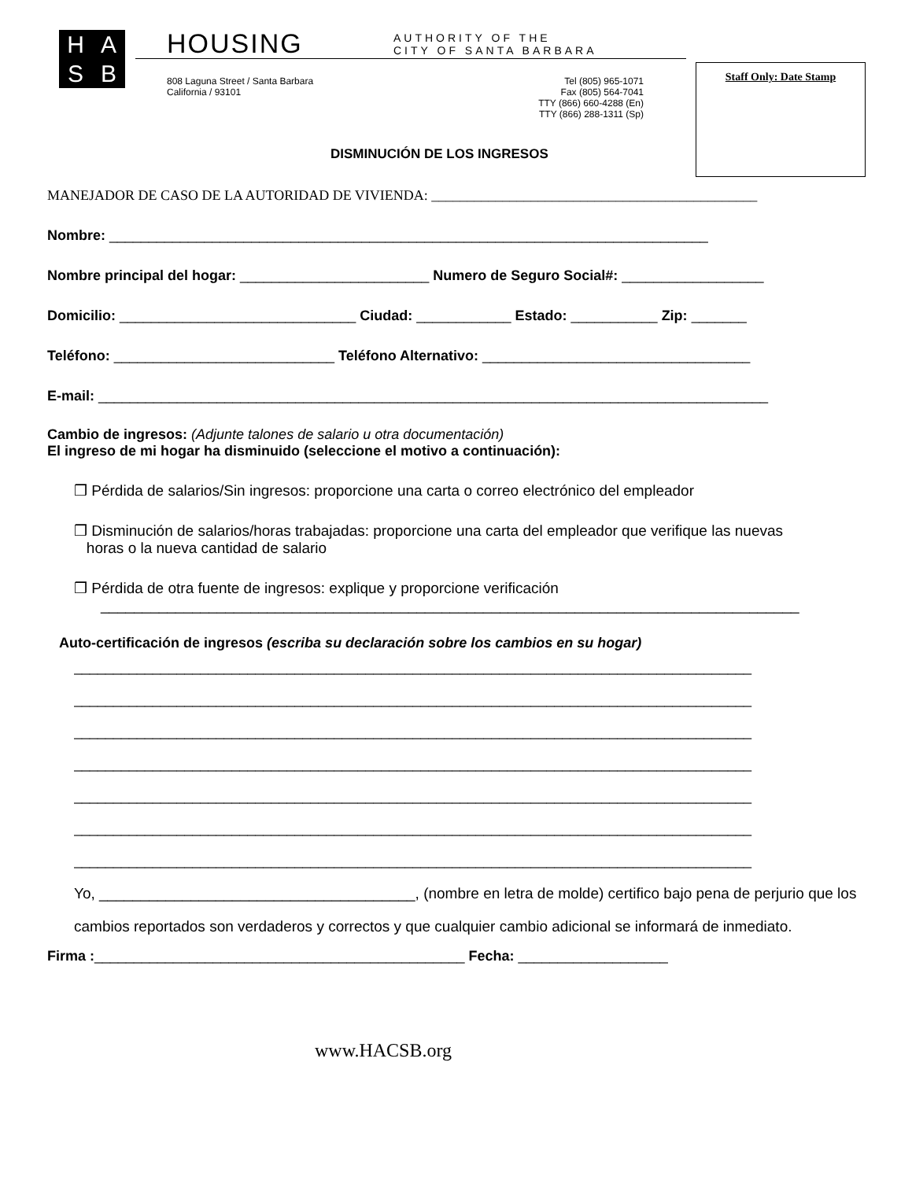HASB HOUSING
AUTHORITY OF THE
CITY OF SANTA BARBARA
808 Laguna Street / Santa Barbara
California / 93101
Tel (805) 965-1071
Fax (805) 564-7041
TTY (866) 660-4288 (En)
TTY (866) 288-1311 (Sp)
Staff Only: Date Stamp
DISMINUCIÓN DE LOS INGRESOS
MANEJADOR DE CASO DE LA AUTORIDAD DE VIVIENDA: ______________________________________________
Nombre: ____________________________________________________________________________
Nombre principal del hogar: ________________________ Numero de Seguro Social#: __________________
Domicilio: ______________________________ Ciudad: ____________ Estado: ___________ Zip: _______
Teléfono: ____________________________ Teléfono Alternativo: __________________________________
E-mail: _____________________________________________________________________________________
Cambio de ingresos: (Adjunte talones de salario u otra documentación)
El ingreso de mi hogar ha disminuido (seleccione el motivo a continuación):
❒ Pérdida de salarios/Sin ingresos: proporcione una carta o correo electrónico del empleador
❒ Disminución de salarios/horas trabajadas: proporcione una carta del empleador que verifique las nuevas
horas o la nueva cantidad de salario
❒ Pérdida de otra fuente de ingresos: explique y proporcione verificación
____________________________________________________________________________________
Auto-certificación de ingresos (escriba su declaración sobre los cambios en su hogar)
______________________________________________________________________________________
______________________________________________________________________________________
______________________________________________________________________________________
______________________________________________________________________________________
______________________________________________________________________________________
______________________________________________________________________________________
______________________________________________________________________________________
Yo, ______________________________________, (nombre en letra de molde) certifico bajo pena de perjurio que los cambios reportados son verdaderos y correctos y que cualquier cambio adicional se informará de inmediato.
Firma :_______________________________________________ Fecha: ___________________
www.HACSB.org